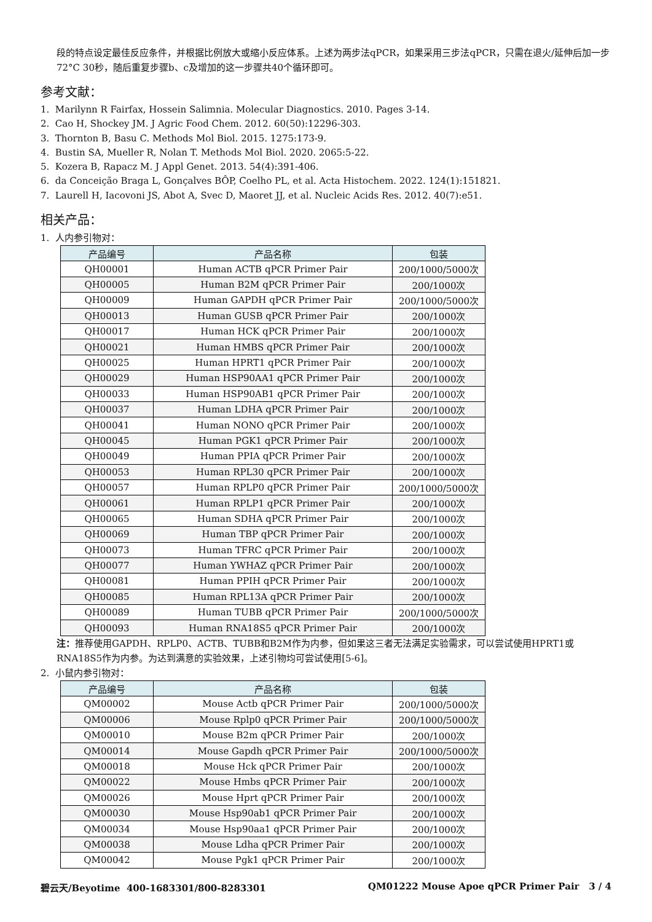段的特点设定最佳反应条件，并根据比例放大或缩小反应体系。上述为两步法qPCR，如果采用三步法qPCR，只需在退火/延伸后加一步72°C 30秒，随后重复步骤b、c及增加的这一步骤共40个循环即可。
参考文献：
1. Marilynn R Fairfax, Hossein Salimnia. Molecular Diagnostics. 2010. Pages 3-14.
2. Cao H, Shockey JM. J Agric Food Chem. 2012. 60(50):12296-303.
3. Thornton B, Basu C. Methods Mol Biol. 2015. 1275:173-9.
4. Bustin SA, Mueller R, Nolan T. Methods Mol Biol. 2020. 2065:5-22.
5. Kozera B, Rapacz M. J Appl Genet. 2013. 54(4):391-406.
6. da Conceição Braga L, Gonçalves BÔP, Coelho PL, et al. Acta Histochem. 2022. 124(1):151821.
7. Laurell H, Iacovoni JS, Abot A, Svec D, Maoret JJ, et al. Nucleic Acids Res. 2012. 40(7):e51.
相关产品：
1. 人内参引物对：
| 产品编号 | 产品名称 | 包装 |
| --- | --- | --- |
| QH00001 | Human ACTB qPCR Primer Pair | 200/1000/5000次 |
| QH00005 | Human B2M qPCR Primer Pair | 200/1000次 |
| QH00009 | Human GAPDH qPCR Primer Pair | 200/1000/5000次 |
| QH00013 | Human GUSB qPCR Primer Pair | 200/1000次 |
| QH00017 | Human HCK qPCR Primer Pair | 200/1000次 |
| QH00021 | Human HMBS qPCR Primer Pair | 200/1000次 |
| QH00025 | Human HPRT1 qPCR Primer Pair | 200/1000次 |
| QH00029 | Human HSP90AA1 qPCR Primer Pair | 200/1000次 |
| QH00033 | Human HSP90AB1 qPCR Primer Pair | 200/1000次 |
| QH00037 | Human LDHA qPCR Primer Pair | 200/1000次 |
| QH00041 | Human NONO qPCR Primer Pair | 200/1000次 |
| QH00045 | Human PGK1 qPCR Primer Pair | 200/1000次 |
| QH00049 | Human PPIA qPCR Primer Pair | 200/1000次 |
| QH00053 | Human RPL30 qPCR Primer Pair | 200/1000次 |
| QH00057 | Human RPLP0 qPCR Primer Pair | 200/1000/5000次 |
| QH00061 | Human RPLP1 qPCR Primer Pair | 200/1000次 |
| QH00065 | Human SDHA qPCR Primer Pair | 200/1000次 |
| QH00069 | Human TBP qPCR Primer Pair | 200/1000次 |
| QH00073 | Human TFRC qPCR Primer Pair | 200/1000次 |
| QH00077 | Human YWHAZ qPCR Primer Pair | 200/1000次 |
| QH00081 | Human PPIH qPCR Primer Pair | 200/1000次 |
| QH00085 | Human RPL13A qPCR Primer Pair | 200/1000次 |
| QH00089 | Human TUBB qPCR Primer Pair | 200/1000/5000次 |
| QH00093 | Human RNA18S5 qPCR Primer Pair | 200/1000次 |
注：推荐使用GAPDH、RPLP0、ACTB、TUBB和B2M作为内参，但如果这三者无法满足实验需求，可以尝试使用HPRT1或RNA18S5作为内参。为达到满意的实验效果，上述引物均可尝试使用[5-6]。
2. 小鼠内参引物对：
| 产品编号 | 产品名称 | 包装 |
| --- | --- | --- |
| QM00002 | Mouse Actb qPCR Primer Pair | 200/1000/5000次 |
| QM00006 | Mouse Rplp0 qPCR Primer Pair | 200/1000/5000次 |
| QM00010 | Mouse B2m qPCR Primer Pair | 200/1000次 |
| QM00014 | Mouse Gapdh qPCR Primer Pair | 200/1000/5000次 |
| QM00018 | Mouse Hck qPCR Primer Pair | 200/1000次 |
| QM00022 | Mouse Hmbs qPCR Primer Pair | 200/1000次 |
| QM00026 | Mouse Hprt qPCR Primer Pair | 200/1000次 |
| QM00030 | Mouse Hsp90ab1 qPCR Primer Pair | 200/1000次 |
| QM00034 | Mouse Hsp90aa1 qPCR Primer Pair | 200/1000次 |
| QM00038 | Mouse Ldha qPCR Primer Pair | 200/1000次 |
| QM00042 | Mouse Pgk1 qPCR Primer Pair | 200/1000次 |
碧云天/Beyotime 400-1683301/800-8283301 QM01222 Mouse Apoe qPCR Primer Pair 3 / 4